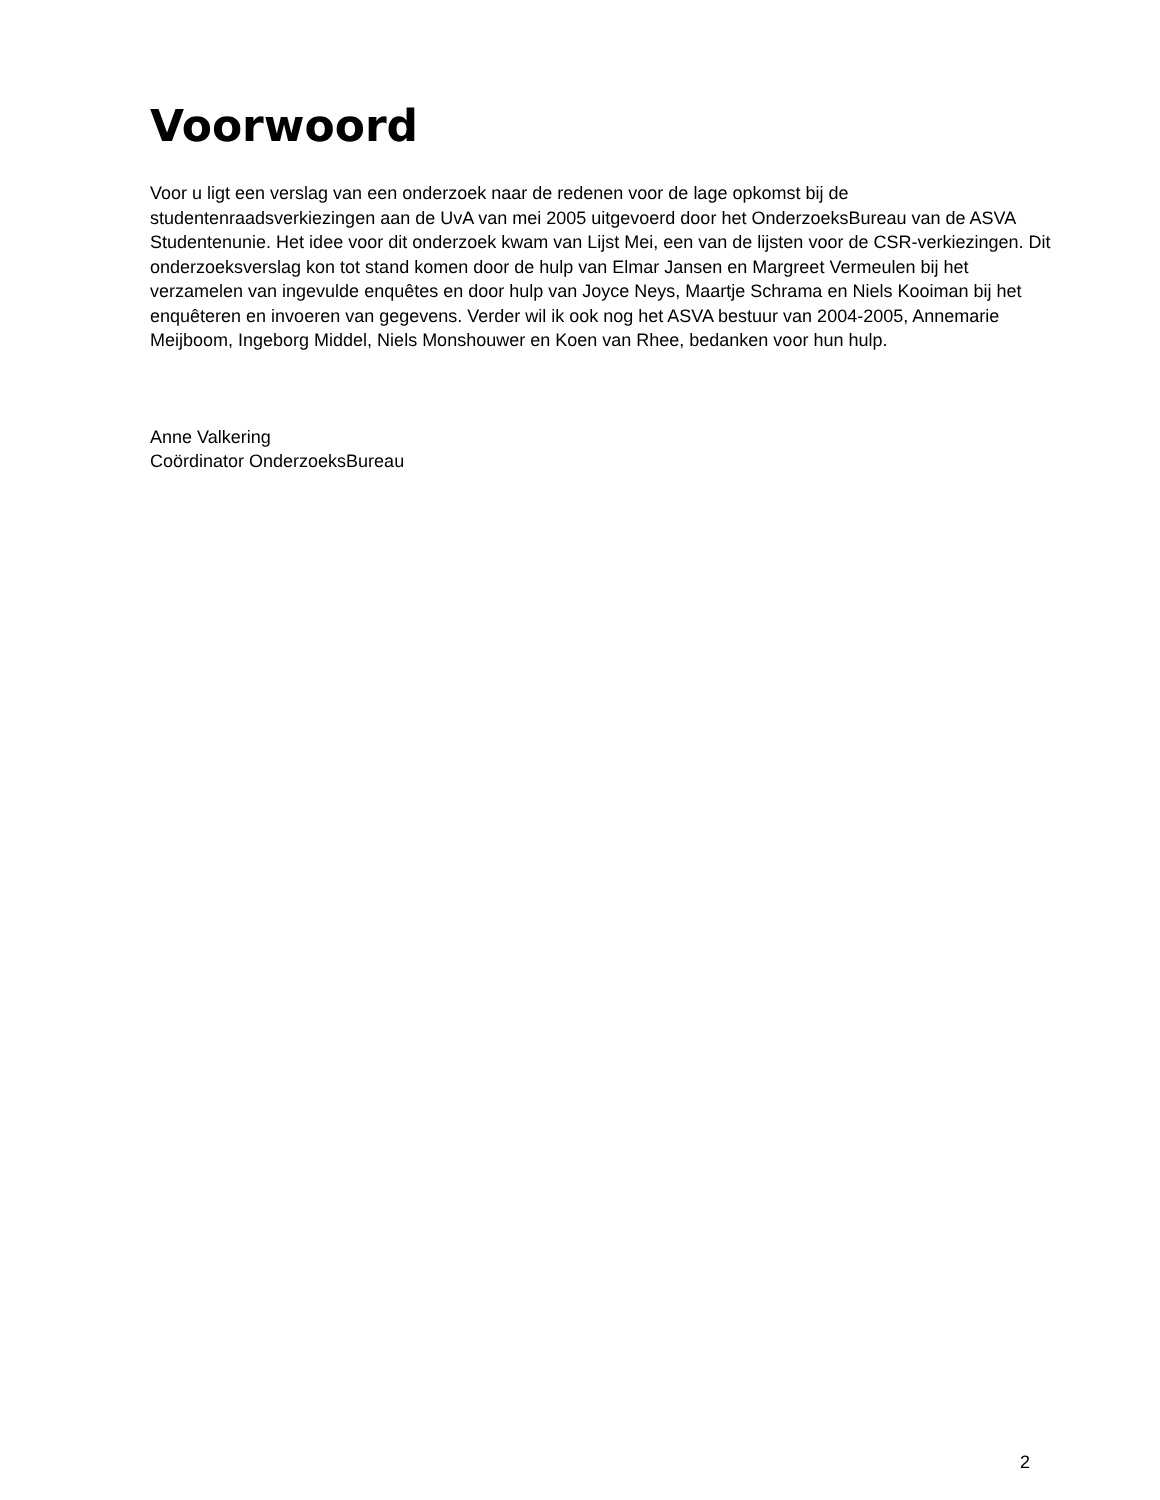Voorwoord
Voor u ligt een verslag van een onderzoek naar de redenen voor de lage opkomst bij de studentenraadsverkiezingen aan de UvA van mei 2005 uitgevoerd door het OnderzoeksBureau van de ASVA Studentenunie. Het idee voor dit onderzoek kwam van Lijst Mei, een van de lijsten voor de CSR-verkiezingen. Dit onderzoeksverslag kon tot stand komen door de hulp van Elmar Jansen en Margreet Vermeulen bij het verzamelen van ingevulde enquêtes en door hulp van Joyce Neys, Maartje Schrama en Niels Kooiman bij het enquêteren en invoeren van gegevens. Verder wil ik ook nog het ASVA bestuur van 2004-2005, Annemarie Meijboom, Ingeborg Middel, Niels Monshouwer en Koen van Rhee, bedanken voor hun hulp.
Anne Valkering
Coördinator OnderzoeksBureau
2